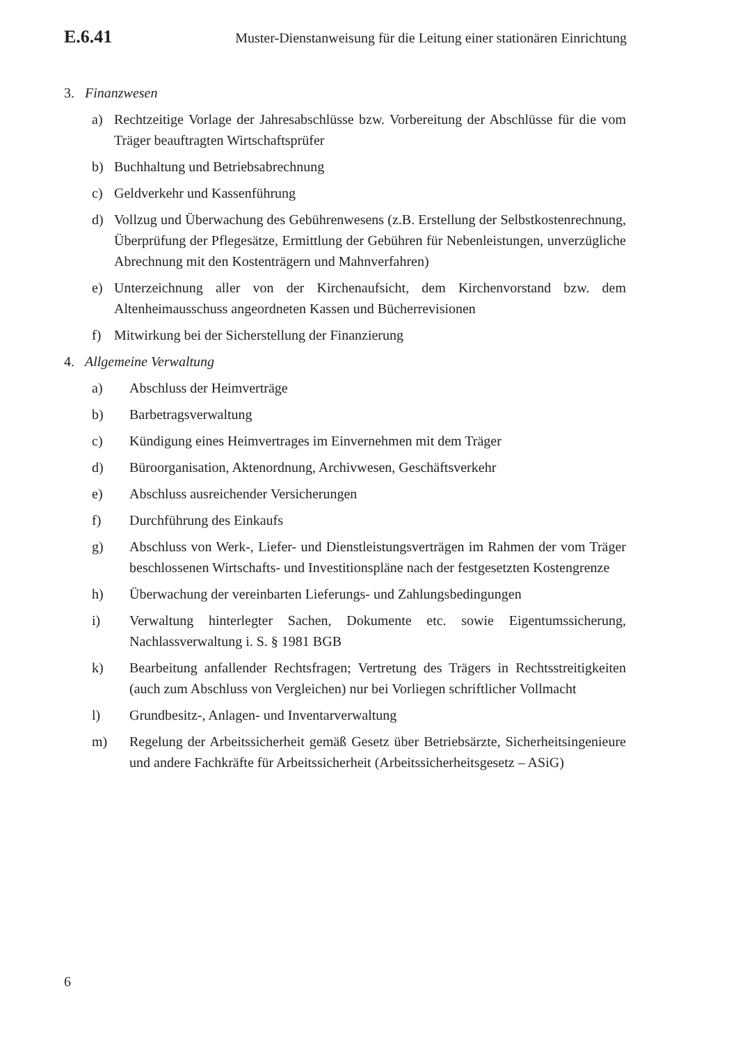E.6.41 Muster-Dienstanweisung für die Leitung einer stationären Einrichtung
3. Finanzwesen
a) Rechtzeitige Vorlage der Jahresabschlüsse bzw. Vorbereitung der Abschlüsse für die vom Träger beauftragten Wirtschaftsprüfer
b) Buchhaltung und Betriebsabrechnung
c) Geldverkehr und Kassenführung
d) Vollzug und Überwachung des Gebührenwesens (z.B. Erstellung der Selbstkostenrechnung, Überprüfung der Pflegesätze, Ermittlung der Gebühren für Nebenleistungen, unverzügliche Abrechnung mit den Kostenträgern und Mahnverfahren)
e) Unterzeichnung aller von der Kirchenaufsicht, dem Kirchenvorstand bzw. dem Altenheimausschuss angeordneten Kassen und Bücherrevisionen
f) Mitwirkung bei der Sicherstellung der Finanzierung
4. Allgemeine Verwaltung
a) Abschluss der Heimverträge
b) Barbetragsverwaltung
c) Kündigung eines Heimvertrages im Einvernehmen mit dem Träger
d) Büroorganisation, Aktenordnung, Archivwesen, Geschäftsverkehr
e) Abschluss ausreichender Versicherungen
f) Durchführung des Einkaufs
g) Abschluss von Werk-, Liefer- und Dienstleistungsverträgen im Rahmen der vom Träger beschlossenen Wirtschafts- und Investitionspläne nach der festgesetzten Kostengrenze
h) Überwachung der vereinbarten Lieferungs- und Zahlungsbedingungen
i) Verwaltung hinterlegter Sachen, Dokumente etc. sowie Eigentumssicherung, Nachlassverwaltung i. S. § 1981 BGB
k) Bearbeitung anfallender Rechtsfragen; Vertretung des Trägers in Rechtsstreitigkeiten (auch zum Abschluss von Vergleichen) nur bei Vorliegen schriftlicher Vollmacht
l) Grundbesitz-, Anlagen- und Inventarverwaltung
m) Regelung der Arbeitssicherheit gemäß Gesetz über Betriebsärzte, Sicherheitsingenieure und andere Fachkräfte für Arbeitssicherheit (Arbeitssicherheitsgesetz – ASiG)
6